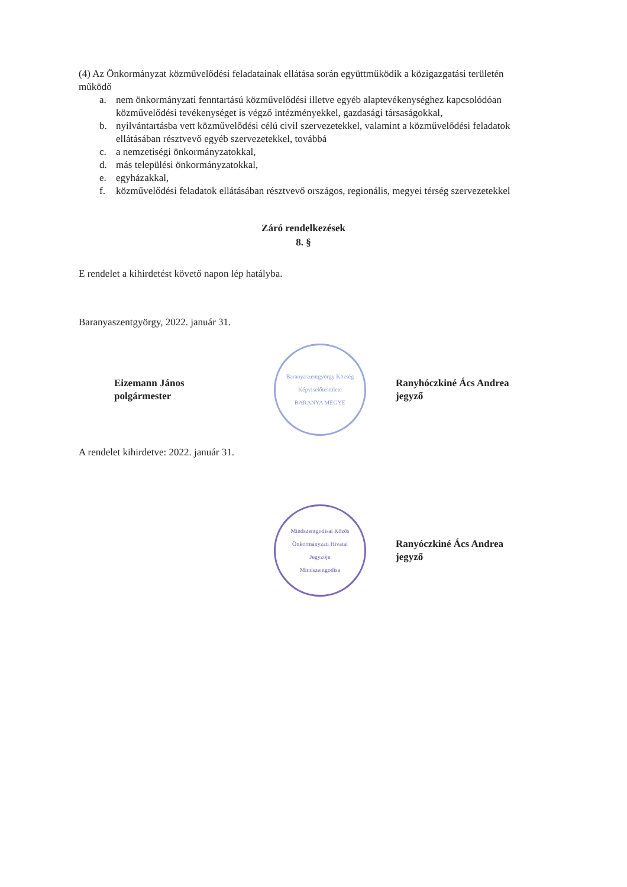(4) Az Önkormányzat közművelődési feladatainak ellátása során együttműködik a közigazgatási területén működő
a. nem önkormányzati fenntartású közművelődési illetve egyéb alaptevékenységhez kapcsolódóan közművelődési tevékenységet is végző intézményekkel, gazdasági társaságokkal,
b. nyilvántartásba vett közművelődési célú civil szervezetekkel, valamint a közművelődési feladatok ellátásában résztvevő egyéb szervezetekkel, továbbá
c. a nemzetiségi önkormányzatokkal,
d. más települési önkormányzatokkal,
e. egyházakkal,
f. közművelődési feladatok ellátásában résztvevő országos, regionális, megyei térség szervezetekkel
Záró rendelkezések
8. §
E rendelet a kihirdetést követő napon lép hatályba.
Baranyaszentgyörgy, 2022. január 31.
Eizemann János
polgármester
Baranyaszentgyörgy Község Képviselőtestülete
BARANYA MEGYE
Ranyhóczkiné Ács Andrea
jegyző
A rendelet kihirdetve: 2022. január 31.
Mindszentgodisai Közös Önkormányzati Hivatal
Jegyzője
Mindszentgodisa
Ranyóczkiné Ács Andrea
jegyző